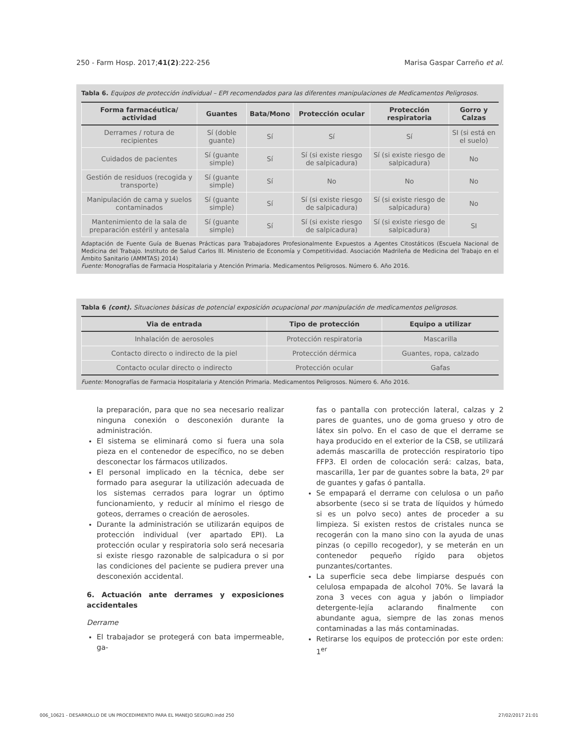250 - Farm Hosp. 2017;41(2):222-256 Marisa Gaspar Carreño et al.
Tabla 6. Equipos de protección individual – EPI recomendados para las diferentes manipulaciones de Medicamentos Peligrosos.
| Forma farmacéutica/ actividad | Guantes | Bata/Mono | Protección ocular | Protección respiratoria | Gorro y Calzas |
| --- | --- | --- | --- | --- | --- |
| Derrames / rotura de recipientes | Sí (doble guante) | Sí | Sí | Sí | SI (si está en el suelo) |
| Cuidados de pacientes | Sí (guante simple) | Sí | Sí (si existe riesgo de salpicadura) | Sí (si existe riesgo de salpicadura) | No |
| Gestión de residuos (recogida y transporte) | Sí (guante simple) | Sí | No | No | No |
| Manipulación de cama y suelos contaminados | Sí (guante simple) | Sí | Sí (si existe riesgo de salpicadura) | Sí (si existe riesgo de salpicadura) | No |
| Mantenimiento de la sala de preparación estéril y antesala | Sí (guante simple) | Sí | Sí (si existe riesgo de salpicadura) | Sí (si existe riesgo de salpicadura) | SI |
Adaptación de Fuente Guía de Buenas Prácticas para Trabajadores Profesionalmente Expuestos a Agentes Citostáticos (Escuela Nacional de Medicina del Trabajo. Instituto de Salud Carlos III. Ministerio de Economía y Competitividad. Asociación Madrileña de Medicina del Trabajo en el Ámbito Sanitario (AMMTAS) 2014)
Fuente: Monografías de Farmacia Hospitalaria y Atención Primaria. Medicamentos Peligrosos. Número 6. Año 2016.
Tabla 6 (cont). Situaciones básicas de potencial exposición ocupacional por manipulación de medicamentos peligrosos.
| Via de entrada | Tipo de protección | Equipo a utilizar |
| --- | --- | --- |
| Inhalación de aerosoles | Protección respiratoria | Mascarilla |
| Contacto directo o indirecto de la piel | Protección dérmica | Guantes, ropa, calzado |
| Contacto ocular directo o indirecto | Protección ocular | Gafas |
Fuente: Monografías de Farmacia Hospitalaria y Atención Primaria. Medicamentos Peligrosos. Número 6. Año 2016.
la preparación, para que no sea necesario realizar ninguna conexión o desconexión durante la administración.
El sistema se eliminará como si fuera una sola pieza en el contenedor de específico, no se deben desconectar los fármacos utilizados.
El personal implicado en la técnica, debe ser formado para asegurar la utilización adecuada de los sistemas cerrados para lograr un óptimo funcionamiento, y reducir al mínimo el riesgo de goteos, derrames o creación de aerosoles.
Durante la administración se utilizarán equipos de protección individual (ver apartado EPI). La protección ocular y respiratoria solo será necesaria si existe riesgo razonable de salpicadura o si por las condiciones del paciente se pudiera prever una desconexión accidental.
6. Actuación ante derrames y exposiciones accidentales
Derrame
El trabajador se protegerá con bata impermeable, ga-
fas o pantalla con protección lateral, calzas y 2 pares de guantes, uno de goma grueso y otro de látex sin polvo. En el caso de que el derrame se haya producido en el exterior de la CSB, se utilizará además mascarilla de protección respiratorio tipo FFP3. El orden de colocación será: calzas, bata, mascarilla, 1er par de guantes sobre la bata, 2º par de guantes y gafas ó pantalla.
Se empapará el derrame con celulosa o un paño absorbente (seco si se trata de líquidos y húmedo si es un polvo seco) antes de proceder a su limpieza. Si existen restos de cristales nunca se recogerán con la mano sino con la ayuda de unas pinzas (o cepillo recogedor), y se meterán en un contenedor pequeño rígido para objetos punzantes/cortantes.
La superficie seca debe limpiarse después con celulosa empapada de alcohol 70%. Se lavará la zona 3 veces con agua y jabón o limpiador detergente-lejía aclarando finalmente con abundante agua, siempre de las zonas menos contaminadas a las más contaminadas.
Retirarse los equipos de protección por este orden: 1<sup>er</sup>
006_10621 - DESARROLLO DE UN PROCEDIMIENTO PARA EL MANEJO SEGURO.indd 250 27/02/2017 21:01